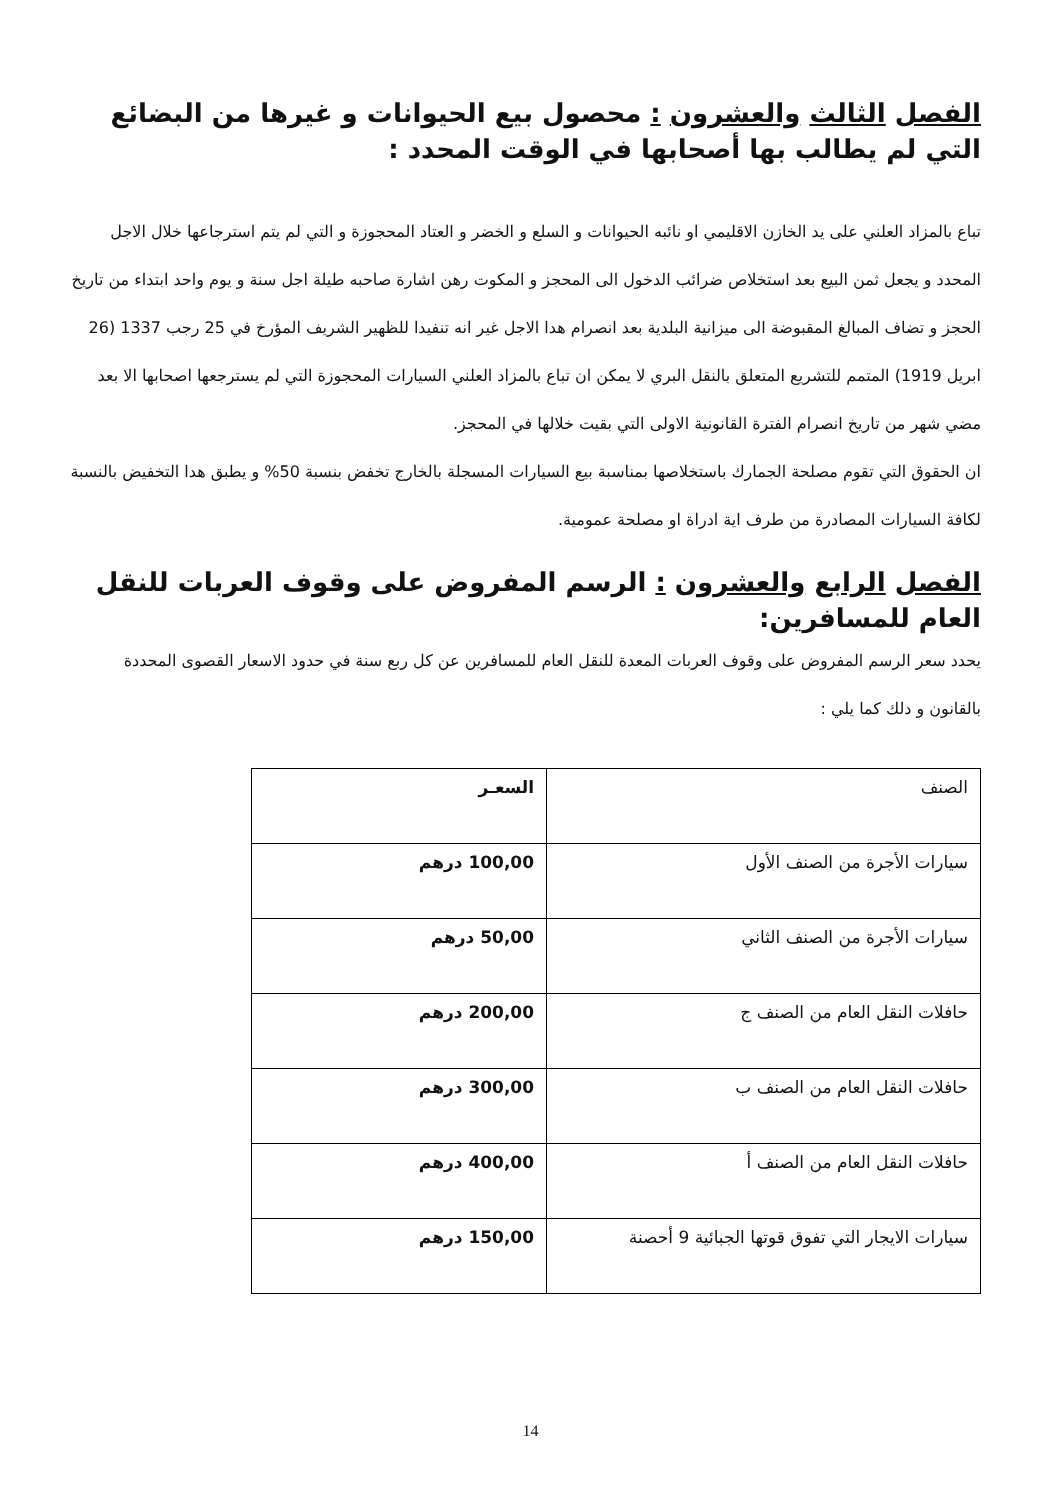الفصل الثالث والعشرون : محصول بيع الحيوانات و غيرها من البضائع التي لم يطالب بها أصحابها في الوقت المحدد :
تباع بالمزاد العلني على يد الخازن الاقليمي او نائبه الحيوانات و السلع و الخضر و العتاد المحجوزة و التي لم يتم استرجاعها خلال الاجل المحدد و يجعل ثمن البيع بعد استخلاص ضرائب الدخول الى المحجز و المكوت رهن اشارة صاحبه طيلة اجل سنة و يوم واحد ابتداء من تاريخ الحجز و تضاف المبالغ المقبوضة الى ميزانية البلدية بعد انصرام هدا الاجل غير انه تنفيدا للظهير الشريف المؤرخ في 25 رجب 1337 (26 ابريل 1919) المتمم للتشريع المتعلق بالنقل البري لا يمكن ان تباع بالمزاد العلني السيارات المحجوزة التي لم يسترجعها اصحابها الا بعد مضي شهر من تاريخ انصرام الفترة القانونية الاولى التي بقيت خلالها في المحجز.
ان الحقوق التي تقوم مصلحة الجمارك باستخلاصها بمناسبة بيع السيارات المسجلة بالخارج تخفض بنسبة 50% و يطبق هدا التخفيض بالنسبة لكافة السيارات المصادرة من طرف اية ادراة او مصلحة عمومية.
الفصل الرابع والعشرون : الرسم المفروض على وقوف العربات للنقل العام للمسافرين:
يحدد سعر الرسم المفروض على وقوف العربات المعدة للنقل العام للمسافرين عن كل ربع سنة في حدود الاسعار القصوى المحددة بالقانون و دلك كما يلي :
| الصنف | السعـر |
| --- | --- |
| سيارات الأجرة من الصنف الأول | 100,00 درهم |
| سيارات الأجرة من الصنف الثاني | 50,00 درهم |
| حافلات النقل العام من الصنف ج | 200,00 درهم |
| حافلات النقل العام من الصنف ب | 300,00 درهم |
| حافلات النقل العام من الصنف أ | 400,00 درهم |
| سيارات الايجار التي تفوق قوتها الجبائية 9 أحصنة | 150,00 درهم |
14